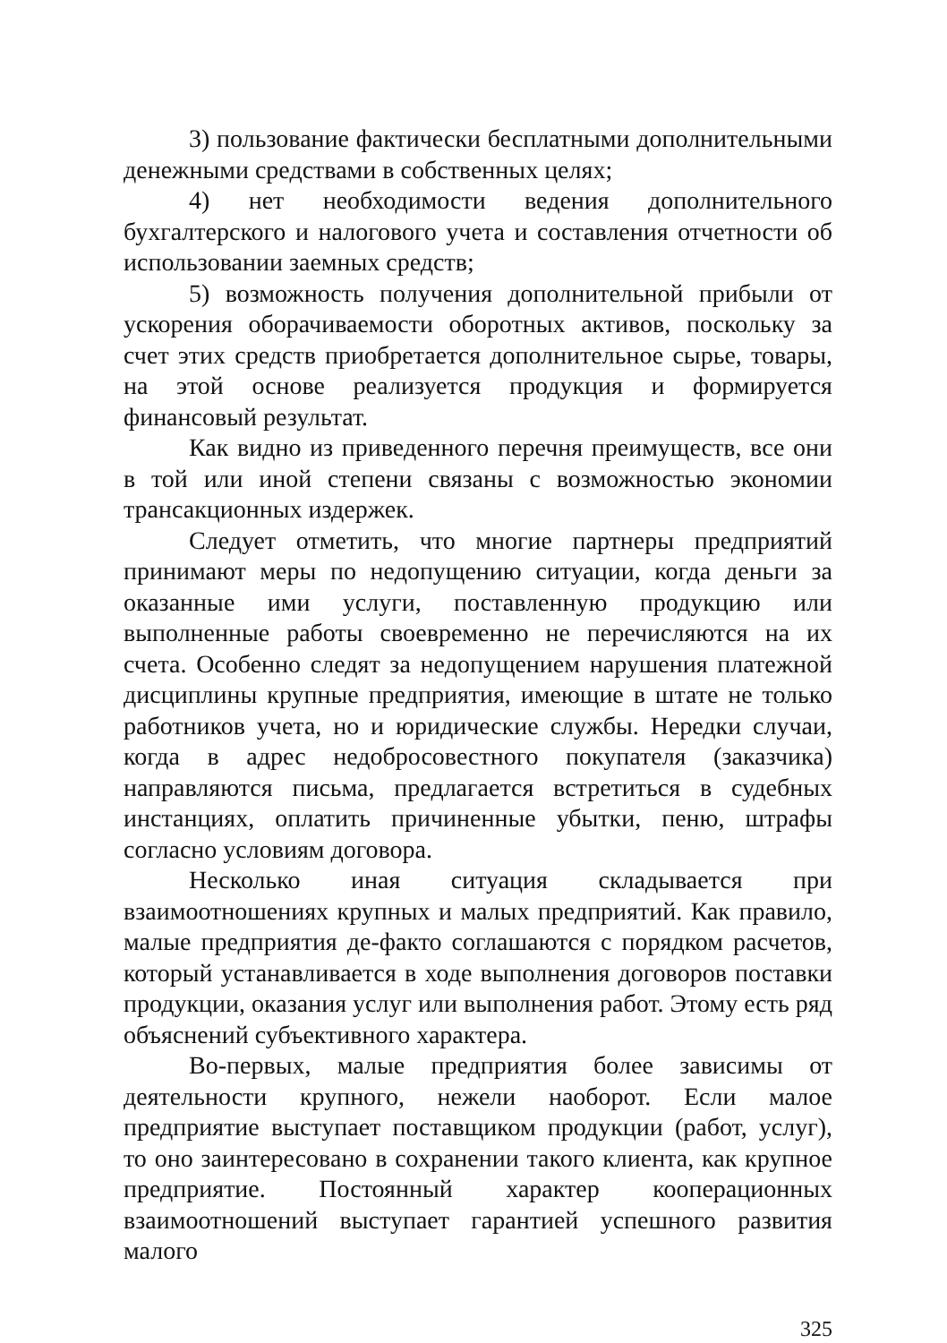3) пользование фактически бесплатными дополнительными денежными средствами в собственных целях;
4) нет необходимости ведения дополнительного бухгалтерского и налогового учета и составления отчетности об использовании заемных средств;
5) возможность получения дополнительной прибыли от ускорения оборачиваемости оборотных активов, поскольку за счет этих средств приобретается дополнительное сырье, товары, на этой основе реализуется продукция и формируется финансовый результат.
Как видно из приведенного перечня преимуществ, все они в той или иной степени связаны с возможностью экономии трансакционных издержек.
Следует отметить, что многие партнеры предприятий принимают меры по недопущению ситуации, когда деньги за оказанные ими услуги, поставленную продукцию или выполненные работы своевременно не перечисляются на их счета. Особенно следят за недопущением нарушения платежной дисциплины крупные предприятия, имеющие в штате не только работников учета, но и юридические службы. Нередки случаи, когда в адрес недобросовестного покупателя (заказчика) направляются письма, предлагается встретиться в судебных инстанциях, оплатить причиненные убытки, пеню, штрафы согласно условиям договора.
Несколько иная ситуация складывается при взаимоотношениях крупных и малых предприятий. Как правило, малые предприятия де-факто соглашаются с порядком расчетов, который устанавливается в ходе выполнения договоров поставки продукции, оказания услуг или выполнения работ. Этому есть ряд объяснений субъективного характера.
Во-первых, малые предприятия более зависимы от деятельности крупного, нежели наоборот. Если малое предприятие выступает поставщиком продукции (работ, услуг), то оно заинтересовано в сохранении такого клиента, как крупное предприятие. Постоянный характер кооперационных взаимоотношений выступает гарантией успешного развития малого
325